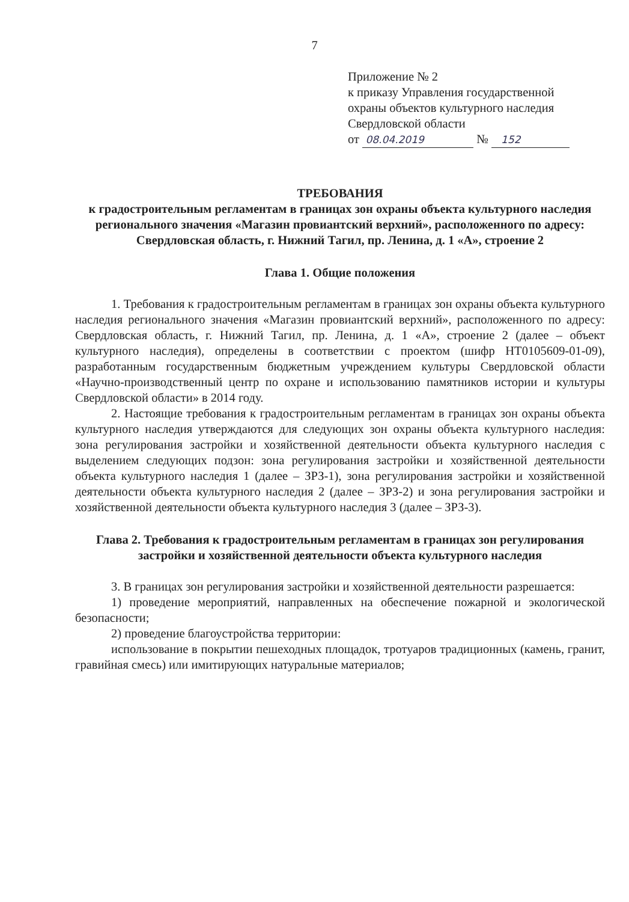7
Приложение № 2
к приказу Управления государственной
охраны объектов культурного наследия
Свердловской области
от 08.04.2019 № 152
ТРЕБОВАНИЯ
к градостроительным регламентам в границах зон охраны объекта культурного наследия регионального значения «Магазин провиантский верхний», расположенного по адресу: Свердловская область, г. Нижний Тагил, пр. Ленина, д. 1 «А», строение 2
Глава 1. Общие положения
1. Требования к градостроительным регламентам в границах зон охраны объекта культурного наследия регионального значения «Магазин провиантский верхний», расположенного по адресу: Свердловская область, г. Нижний Тагил, пр. Ленина, д. 1 «А», строение 2 (далее – объект культурного наследия), определены в соответствии с проектом (шифр НТ0105609-01-09), разработанным государственным бюджетным учреждением культуры Свердловской области «Научно-производственный центр по охране и использованию памятников истории и культуры Свердловской области» в 2014 году.
2. Настоящие требования к градостроительным регламентам в границах зон охраны объекта культурного наследия утверждаются для следующих зон охраны объекта культурного наследия: зона регулирования застройки и хозяйственной деятельности объекта культурного наследия с выделением следующих подзон: зона регулирования застройки и хозяйственной деятельности объекта культурного наследия 1 (далее – ЗРЗ-1), зона регулирования застройки и хозяйственной деятельности объекта культурного наследия 2 (далее – ЗРЗ-2) и зона регулирования застройки и хозяйственной деятельности объекта культурного наследия 3 (далее – ЗРЗ-3).
Глава 2. Требования к градостроительным регламентам в границах зон регулирования застройки и хозяйственной деятельности объекта культурного наследия
3. В границах зон регулирования застройки и хозяйственной деятельности разрешается:
1) проведение мероприятий, направленных на обеспечение пожарной и экологической безопасности;
2) проведение благоустройства территории:
использование в покрытии пешеходных площадок, тротуаров традиционных (камень, гранит, гравийная смесь) или имитирующих натуральные материалов;